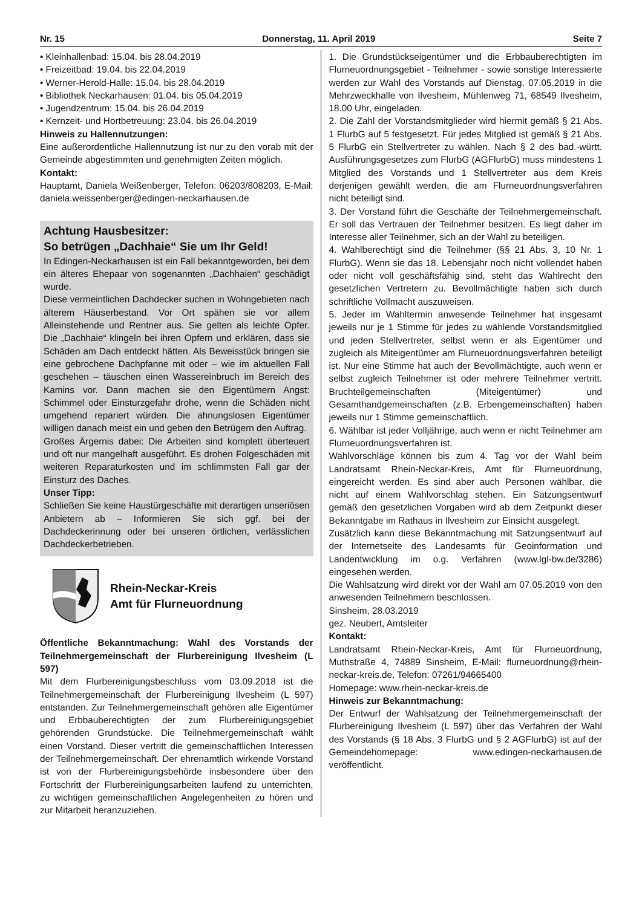Nr. 15 Donnerstag, 11. April 2019 Seite 7
• Kleinhallenbad: 15.04. bis 28.04.2019
• Freizeitbad: 19.04. bis 22.04.2019
• Werner-Herold-Halle: 15.04. bis 28.04.2019
• Bibliothek Neckarhausen: 01.04. bis 05.04.2019
• Jugendzentrum: 15.04. bis 26.04.2019
• Kernzeit- und Hortbetreuung: 23.04. bis 26.04.2019
Hinweis zu Hallennutzungen:
Eine außerordentliche Hallennutzung ist nur zu den vorab mit der Gemeinde abgestimmten und genehmigten Zeiten möglich.
Kontakt:
Hauptamt, Daniela Weißenberger, Telefon: 06203/808203, E-Mail: daniela.weissenberger@edingen-neckarhausen.de
Achtung Hausbesitzer:
So betrügen „Dachhaie“ Sie um Ihr Geld!
In Edingen-Neckarhausen ist ein Fall bekanntgeworden, bei dem ein älteres Ehepaar von sogenannten „Dachhaien“ geschädigt wurde.
Diese vermeintlichen Dachdecker suchen in Wohngebieten nach älterem Häuserbestand. Vor Ort spähen sie vor allem Alleinstehende und Rentner aus. Sie gelten als leichte Opfer. Die „Dachhaie“ klingeln bei ihren Opfern und erklären, dass sie Schäden am Dach entdeckt hätten. Als Beweisstück bringen sie eine gebrochene Dachpfanne mit oder – wie im aktuellen Fall geschehen – täuschen einen Wassereinbruch im Bereich des Kamins vor. Dann machen sie den Eigentümern Angst: Schimmel oder Einsturzgefahr drohe, wenn die Schäden nicht umgehend repariert würden. Die ahnungslosen Eigentümer willigen danach meist ein und geben den Betrügern den Auftrag.
Großes Ärgernis dabei: Die Arbeiten sind komplett überteuert und oft nur mangelhaft ausgeführt. Es drohen Folgeschäden mit weiteren Reparaturkosten und im schlimmsten Fall gar der Einsturz des Daches.
Unser Tipp:
Schließen Sie keine Haustürgeschäfte mit derartigen unseriösen Anbietern ab – Informieren Sie sich ggf. bei der Dachdeckerinnung oder bei unseren örtlichen, verlässlichen Dachdeckerbetrieben.
Rhein-Neckar-Kreis
Amt für Flurneuordnung
Öffentliche Bekanntmachung: Wahl des Vorstands der Teilnehmergemeinschaft der Flurbereinigung Ilvesheim (L 597)
Mit dem Flurbereinigungsbeschluss vom 03.09.2018 ist die Teilnehmergemeinschaft der Flurbereinigung Ilvesheim (L 597) entstanden. Zur Teilnehmergemeinschaft gehören alle Eigentümer und Erbbauberechtigten der zum Flurbereinigungsgebiet gehörenden Grundstücke. Die Teilnehmergemeinschaft wählt einen Vorstand. Dieser vertritt die gemeinschaftlichen Interessen der Teilnehmergemeinschaft. Der ehrenamtlich wirkende Vorstand ist von der Flurbereinigungsbehörde insbesondere über den Fortschritt der Flurbereinigungsarbeiten laufend zu unterrichten, zu wichtigen gemeinschaftlichen Angelegenheiten zu hören und zur Mitarbeit heranzuziehen.
1. Die Grundstückseigentümer und die Erbbauberechtigten im Flurneuordnungsgebiet - Teilnehmer - sowie sonstige Interessierte werden zur Wahl des Vorstands auf Dienstag, 07.05.2019 in die Mehrzweckhalle von Ilvesheim, Mühlenweg 71, 68549 Ilvesheim, 18.00 Uhr, eingeladen.
2. Die Zahl der Vorstandsmitglieder wird hiermit gemäß § 21 Abs. 1 FlurbG auf 5 festgesetzt. Für jedes Mitglied ist gemäß § 21 Abs. 5 FlurbG ein Stellvertreter zu wählen. Nach § 2 des bad.-württ. Ausführungsgesetzes zum FlurbG (AGFlurbG) muss mindestens 1 Mitglied des Vorstands und 1 Stellvertreter aus dem Kreis derjenigen gewählt werden, die am Flurneuordnungsverfahren nicht beteiligt sind.
3. Der Vorstand führt die Geschäfte der Teilnehmergemeinschaft. Er soll das Vertrauen der Teilnehmer besitzen. Es liegt daher im Interesse aller Teilnehmer, sich an der Wahl zu beteiligen.
4. Wahlberechtigt sind die Teilnehmer (§§ 21 Abs. 3, 10 Nr. 1 FlurbG). Wenn sie das 18. Lebensjahr noch nicht vollendet haben oder nicht voll geschäftsfähig sind, steht das Wahlrecht den gesetzlichen Vertretern zu. Bevollmächtigte haben sich durch schriftliche Vollmacht auszuweisen.
5. Jeder im Wahltermin anwesende Teilnehmer hat insgesamt jeweils nur je 1 Stimme für jedes zu wählende Vorstandsmitglied und jeden Stellvertreter, selbst wenn er als Eigentümer und zugleich als Miteigentümer am Flurneuordnungsverfahren beteiligt ist. Nur eine Stimme hat auch der Bevollmächtigte, auch wenn er selbst zugleich Teilnehmer ist oder mehrere Teilnehmer vertritt. Bruchteilgemeinschaften (Miteigentümer) und Gesamthandgemeinschaften (z.B. Erbengemeinschaften) haben jeweils nur 1 Stimme gemeinschaftlich.
6. Wählbar ist jeder Volljährige, auch wenn er nicht Teilnehmer am Flurneuordnungsverfahren ist.
Wahlvorschläge können bis zum 4. Tag vor der Wahl beim Landratsamt Rhein-Neckar-Kreis, Amt für Flurneuordnung, eingereicht werden. Es sind aber auch Personen wählbar, die nicht auf einem Wahlvorschlag stehen. Ein Satzungsentwurf gemäß den gesetzlichen Vorgaben wird ab dem Zeitpunkt dieser Bekanntgabe im Rathaus in Ilvesheim zur Einsicht ausgelegt.
Zusätzlich kann diese Bekanntmachung mit Satzungsentwurf auf der Internetseite des Landesamts für Geoinformation und Landentwicklung im o.g. Verfahren (www.lgl-bw.de/3286) eingesehen werden.
Die Wahlsatzung wird direkt vor der Wahl am 07.05.2019 von den anwesenden Teilnehmern beschlossen.
Sinsheim, 28.03.2019
gez. Neubert, Amtsleiter
Kontakt:
Landratsamt Rhein-Neckar-Kreis, Amt für Flurneuordnung, Muthstraße 4, 74889 Sinsheim, E-Mail: flurneuordnung@rhein-neckar-kreis.de, Telefon: 07261/94665400
Homepage: www.rhein-neckar-kreis.de
Hinweis zur Bekanntmachung:
Der Entwurf der Wahlsatzung der Teilnehmergemeinschaft der Flurbereinigung Ilvesheim (L 597) über das Verfahren der Wahl des Vorstands (§ 18 Abs. 3 FlurbG und § 2 AGFlurbG) ist auf der Gemeindehomepage: www.edingen-neckarhausen.de veröffentlicht.